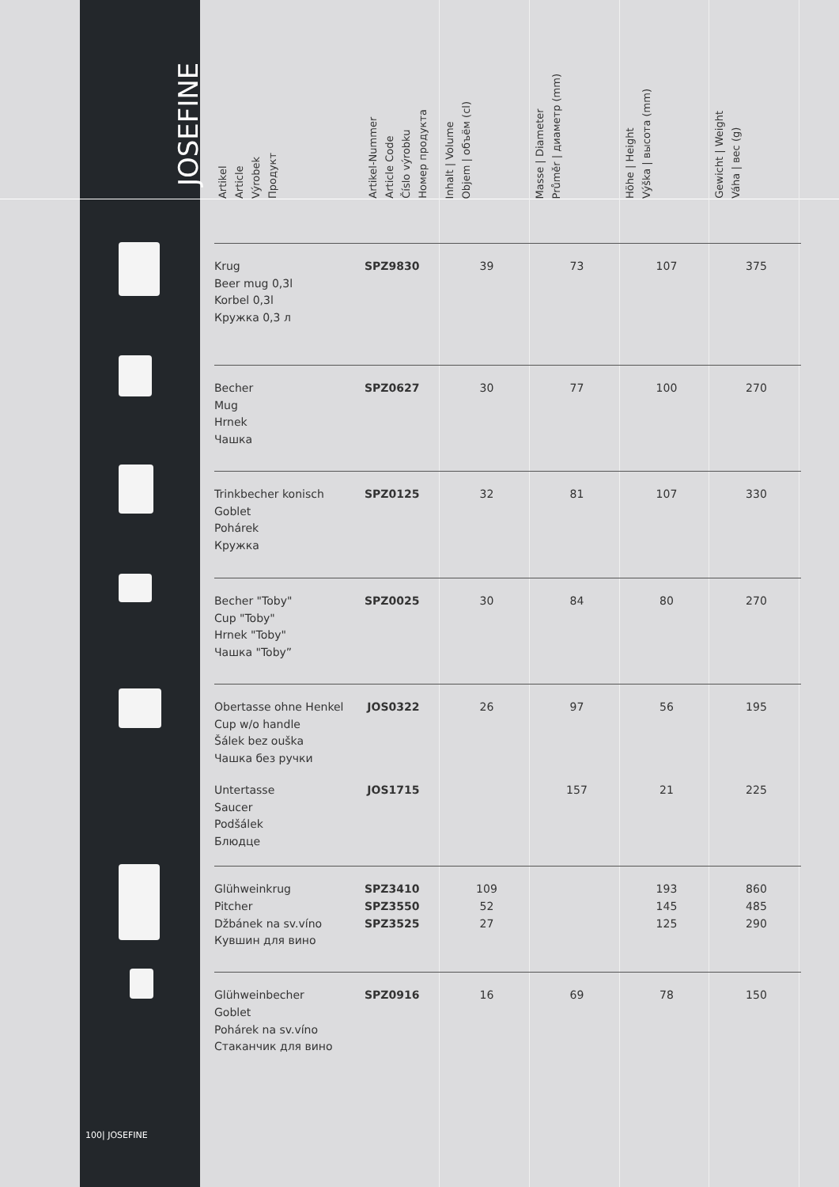JOSEFINE
| Artikel Article Výrobek Продукт | Artikel-Nummer Article Code Číslo výrobku Номер продукта | Inhalt / Volume Objem / объём (cl) | Masse / Diameter Průměr / диаметр (mm) | Höhe / Height Výška / высота (mm) | Gewicht / Weight Váha / вес (g) |
| --- | --- | --- | --- | --- | --- |
| Krug Beer mug 0,3l Korbel 0,3l Кружка 0,3 л | SPZ9830 | 39 | 73 | 107 | 375 |
| Becher Mug Hrnek Чашка | SPZ0627 | 30 | 77 | 100 | 270 |
| Trinkbecher konisch Goblet Pohárek Кружка | SPZ0125 | 32 | 81 | 107 | 330 |
| Becher "Toby" Cup "Toby" Hrnek "Toby" Чашка "Toby” | SPZ0025 | 30 | 84 | 80 | 270 |
| Obertasse ohne Henkel Cup w/o handle Šálek bez ouška Чашка без ручки | JOS0322 | 26 | 97 | 56 | 195 |
| Untertasse Saucer Podšálek Блюдце | JOS1715 | | 157 | 21 | 225 |
| Glühweinkrug Pitcher Džbánek na sv.víno Кувшин для вино | SPZ3410 SPZ3550 SPZ3525 | 109 52 27 | | 193 145 125 | 860 485 290 |
| Glühweinbecher Goblet Pohárek na sv.víno Стаканчик для вино | SPZ0916 | 16 | 69 | 78 | 150 |
100| JOSEFINE